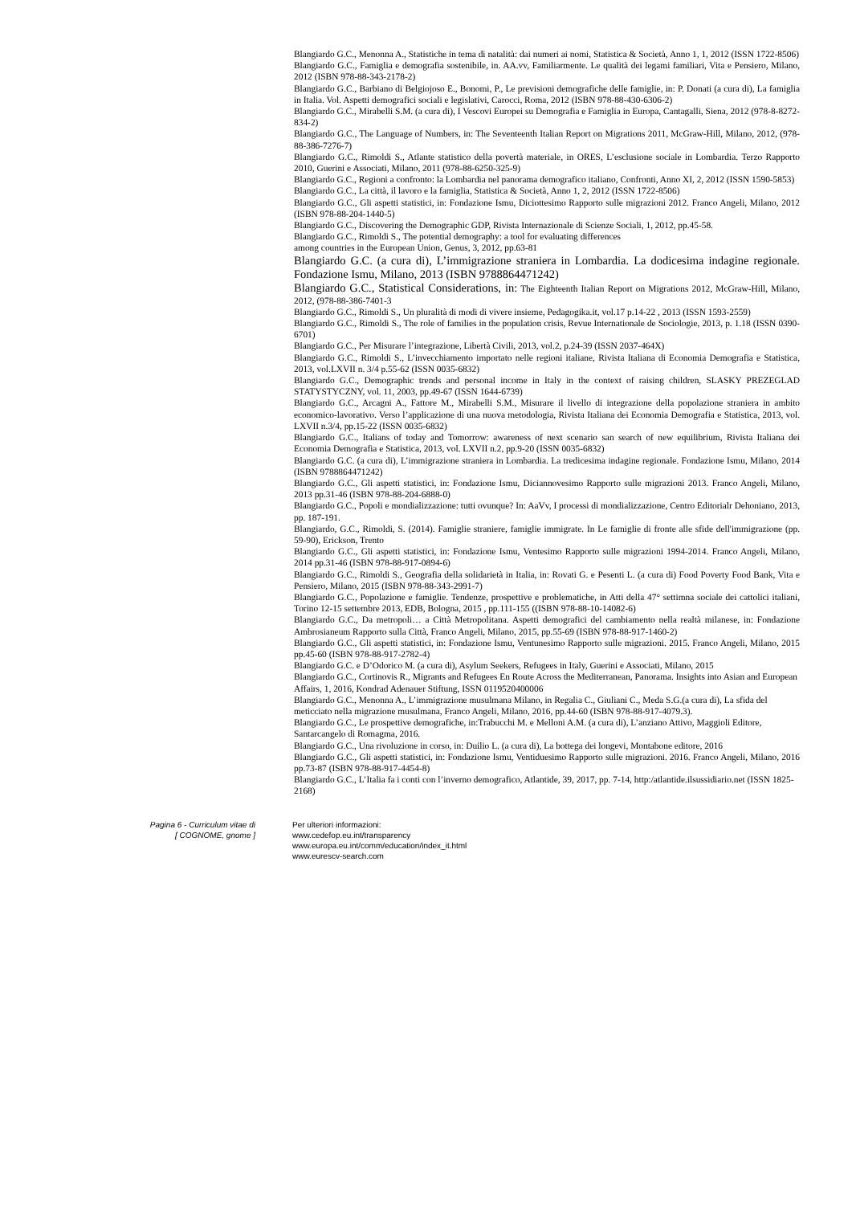Blangiardo G.C., Menonna A., Statistiche in tema di natalità: dai numeri ai nomi, Statistica & Società, Anno 1, 1, 2012 (ISSN 1722-8506)
Blangiardo G.C., Famiglia e demografia sostenibile, in. AA.vv, Familiarmente. Le qualità dei legami familiari, Vita e Pensiero, Milano, 2012 (ISBN 978-88-343-2178-2)
Blangiardo G.C., Barbiano di Belgiojoso E., Bonomi, P., Le previsioni demografiche delle famiglie, in: P. Donati (a cura di), La famiglia in Italia. Vol. Aspetti demografici sociali e legislativi, Carocci, Roma, 2012 (ISBN 978-88-430-6306-2)
Blangiardo G.C., Mirabelli S.M. (a cura di), I Vescovi Europei su Demografia e Famiglia in Europa, Cantagalli, Siena, 2012 (978-8-8272-834-2)
Blangiardo G.C., The Language of Numbers, in: The Seventeenth Italian Report on Migrations 2011, McGraw-Hill, Milano, 2012, (978-88-386-7276-7)
Blangiardo G.C., Rimoldi S., Atlante statistico della povertà materiale, in ORES, L’esclusione sociale in Lombardia. Terzo Rapporto 2010, Guerini e Associati, Milano, 2011 (978-88-6250-325-9)
Blangiardo G.C., Regioni a confronto: la Lombardia nel panorama demografico italiano, Confronti, Anno XI, 2, 2012 (ISSN 1590-5853)
Blangiardo G.C., La città, il lavoro e la famiglia, Statistica & Società, Anno 1, 2, 2012 (ISSN 1722-8506)
Blangiardo G.C., Gli aspetti statistici, in: Fondazione Ismu, Diciottesimo Rapporto sulle migrazioni 2012. Franco Angeli, Milano, 2012 (ISBN 978-88-204-1440-5)
Blangiardo G.C., Discovering the Demographic GDP, Rivista Internazionale di Scienze Sociali, 1, 2012, pp.45-58.
Blangiardo G.C., Rimoldi S., The potential demography: a tool for evaluating differences
among countries in the European Union, Genus, 3, 2012, pp.63-81
Blangiardo G.C. (a cura di), L’immigrazione straniera in Lombardia. La dodicesima indagine regionale. Fondazione Ismu, Milano, 2013 (ISBN 9788864471242)
Blangiardo G.C., Statistical Considerations, in: The Eighteenth Italian Report on Migrations 2012, McGraw-Hill, Milano, 2012, (978-88-386-7401-3
Blangiardo G.C., Rimoldi S., Un pluralità di modi di vivere insieme, Pedagogika.it, vol.17 p.14-22 , 2013 (ISSN 1593-2559)
Blangiardo G.C., Rimoldi S., The role of families in the population crisis, Revue Internationale de Sociologie, 2013, p. 1.18 (ISSN 0390-6701)
Blangiardo G.C., Per Misurare l’integrazione, Libertà Civili, 2013, vol.2, p.24-39 (ISSN 2037-464X)
Blangiardo G.C., Rimoldi S., L’invecchiamento importato nelle regioni italiane, Rivista Italiana di Economia Demografia e Statistica, 2013, vol.LXVII n. 3/4 p.55-62 (ISSN 0035-6832)
Blangiardo G.C., Demographic trends and personal income in Italy in the context of raising children, SLASKY PREZEGLAD STATYSTYCZNY, vol. 11, 2003, pp.49-67 (ISSN 1644-6739)
Blangiardo G.C., Arcagni A., Fattore M., Mirabelli S.M., Misurare il livello di integrazione della popolazione straniera in ambito economico-lavorativo. Verso l’applicazione di una nuova metodologia, Rivista Italiana dei Economia Demografia e Statistica, 2013, vol. LXVII n.3/4, pp.15-22 (ISSN 0035-6832)
Blangiardo G.C., Italians of today and Tomorrow: awareness of next scenario san search of new equilibrium, Rivista Italiana dei Economia Demografia e Statistica, 2013, vol. LXVII n.2, pp.9-20 (ISSN 0035-6832)
Blangiardo G.C. (a cura di), L’immigrazione straniera in Lombardia. La tredicesima indagine regionale. Fondazione Ismu, Milano, 2014 (ISBN 9788864471242)
Blangiardo G.C., Gli aspetti statistici, in: Fondazione Ismu, Diciannovesimo Rapporto sulle migrazioni 2013. Franco Angeli, Milano, 2013 pp.31-46 (ISBN 978-88-204-6888-0)
Blangiardo G.C., Popoli e mondializzazione: tutti ovunque? In: AaVv, I processi di mondializzazione, Centro Editorialr Dehoniano, 2013, pp. 187-191.
Blangiardo, G.C., Rimoldi, S. (2014). Famiglie straniere, famiglie immigrate. In Le famiglie di fronte alle sfide dell'immigrazione (pp. 59-90), Erickson, Trento
Blangiardo G.C., Gli aspetti statistici, in: Fondazione Ismu, Ventesimo Rapporto sulle migrazioni 1994-2014. Franco Angeli, Milano, 2014 pp.31-46 (ISBN 978-88-917-0894-6)
Blangiardo G.C., Rimoldi S., Geografia della solidarietà in Italia, in: Rovati G. e Pesenti L. (a cura di) Food Poverty Food Bank, Vita e Pensiero, Milano, 2015 (ISBN 978-88-343-2991-7)
Blangiardo G.C., Popolazione e famiglie. Tendenze, prospettive e problematiche, in Atti della 47° settimna sociale dei cattolici italiani, Torino 12-15 settembre 2013, EDB, Bologna, 2015 , pp.111-155 ((ISBN 978-88-10-14082-6)
Blangiardo G.C., Da metropoli… a Città Metropolitana. Aspetti demografici del cambiamento nella realtà milanese, in: Fondazione Ambrosianeum Rapporto sulla Città, Franco Angeli, Milano, 2015, pp.55-69 (ISBN 978-88-917-1460-2)
Blangiardo G.C., Gli aspetti statistici, in: Fondazione Ismu, Ventunesimo Rapporto sulle migrazioni. 2015. Franco Angeli, Milano, 2015 pp.45-60 (ISBN 978-88-917-2782-4)
Blangiardo G.C. e D’Odorico M. (a cura di), Asylum Seekers, Refugees in Italy, Guerini e Associati, Milano, 2015
Blangiardo G.C., Cortinovis R., Migrants and Refugees En Route Across the Mediterranean, Panorama. Insights into Asian and European Affairs, 1, 2016, Kondrad Adenauer Stiftung, ISSN 0119520400006
Blangiardo G.C., Menonna A., L’immigrazione musulmana Milano, in Regalia C., Giuliani C., Meda S.G.(a cura di), La sfida del meticciato nella migrazione musulmana, Franco Angeli, Milano, 2016, pp.44-60 (ISBN 978-88-917-4079.3).
Blangiardo G.C., Le prospettive demografiche, in:Trabucchi M. e Melloni A.M. (a cura di), L’anziano Attivo, Maggioli Editore, Santarcangelo di Romagma, 2016.
Blangiardo G.C., Una rivoluzione in corso, in: Duilio L. (a cura di), La bottega dei longevi, Montabone editore, 2016
Blangiardo G.C., Gli aspetti statistici, in: Fondazione Ismu, Ventiduesimo Rapporto sulle migrazioni. 2016. Franco Angeli, Milano, 2016 pp.73-87 (ISBN 978-88-917-4454-8)
Blangiardo G.C., L’Italia fa i conti con l’inverno demografico, Atlantide, 39, 2017, pp. 7-14, http:/atlantide.ilsussidiario.net (ISSN 1825-2168)
Pagina 6 - Curriculum vitae di
[ COGNOME, gnome ]
Per ulteriori informazioni:
www.cedefop.eu.int/transparency
www.europa.eu.int/comm/education/index_it.html
www.eurescv-search.com